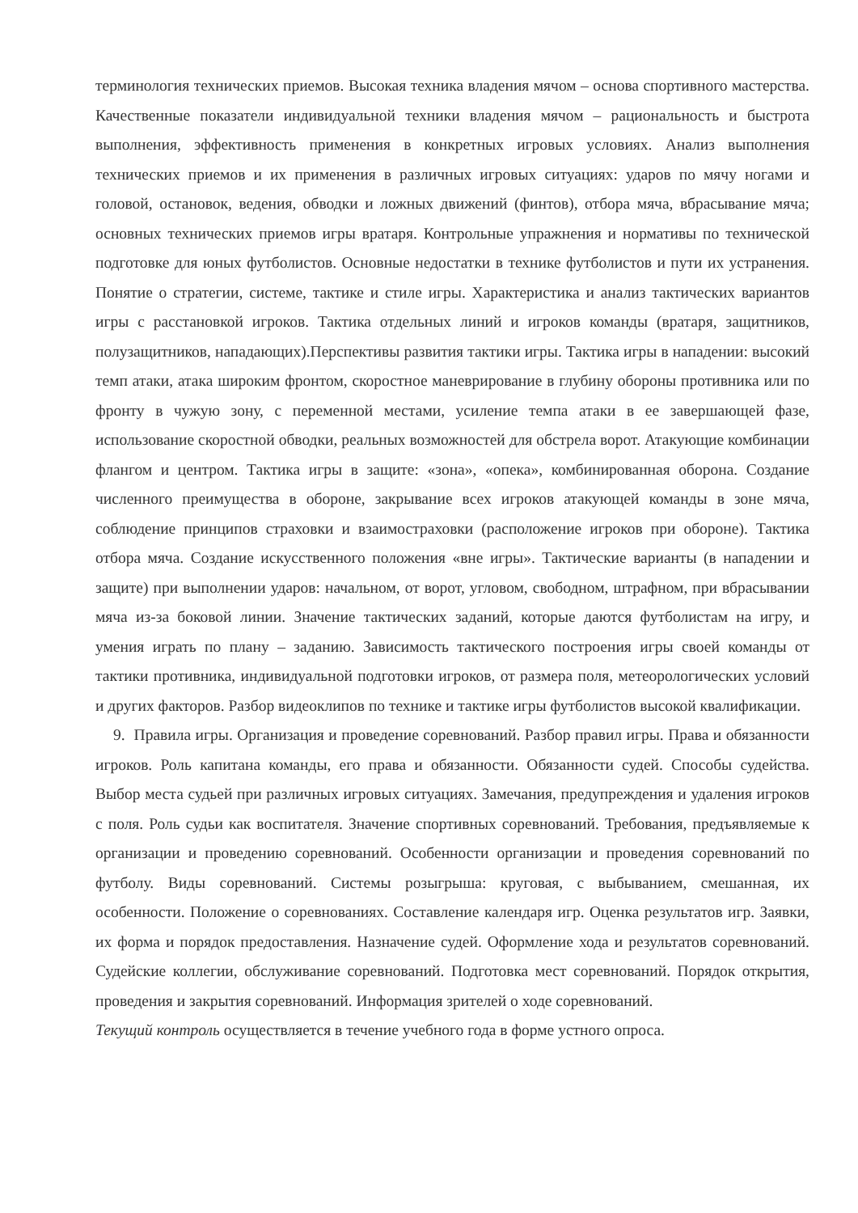терминология технических приемов. Высокая техника владения мячом – основа спортивного мастерства. Качественные показатели индивидуальной техники владения мячом – рациональность и быстрота выполнения, эффективность применения в конкретных игровых условиях. Анализ выполнения технических приемов и их применения в различных игровых ситуациях: ударов по мячу ногами и головой, остановок, ведения, обводки и ложных движений (финтов), отбора мяча, вбрасывание мяча; основных технических приемов игры вратаря. Контрольные упражнения и нормативы по технической подготовке для юных футболистов. Основные недостатки в технике футболистов и пути их устранения. Понятие о стратегии, системе, тактике и стиле игры. Характеристика и анализ тактических вариантов игры с расстановкой игроков. Тактика отдельных линий и игроков команды (вратаря, защитников, полузащитников, нападающих).Перспективы развития тактики игры. Тактика игры в нападении: высокий темп атаки, атака широким фронтом, скоростное маневрирование в глубину обороны противника или по фронту в чужую зону, с переменной местами, усиление темпа атаки в ее завершающей фазе, использование скоростной обводки, реальных возможностей для обстрела ворот. Атакующие комбинации флангом и центром. Тактика игры в защите: «зона», «опека», комбинированная оборона. Создание численного преимущества в обороне, закрывание всех игроков атакующей команды в зоне мяча, соблюдение принципов страховки и взаимостраховки (расположение игроков при обороне). Тактика отбора мяча. Создание искусственного положения «вне игры». Тактические варианты (в нападении и защите) при выполнении ударов: начальном, от ворот, угловом, свободном, штрафном, при вбрасывании мяча из-за боковой линии. Значение тактических заданий, которые даются футболистам на игру, и умения играть по плану – заданию. Зависимость тактического построения игры своей команды от тактики противника, индивидуальной подготовки игроков, от размера поля, метеорологических условий и других факторов. Разбор видеоклипов по технике и тактике игры футболистов высокой квалификации.
9. Правила игры. Организация и проведение соревнований. Разбор правил игры. Права и обязанности игроков. Роль капитана команды, его права и обязанности. Обязанности судей. Способы судейства. Выбор места судьей при различных игровых ситуациях. Замечания, предупреждения и удаления игроков с поля. Роль судьи как воспитателя. Значение спортивных соревнований. Требования, предъявляемые к организации и проведению соревнований. Особенности организации и проведения соревнований по футболу. Виды соревнований. Системы розыгрыша: круговая, с выбыванием, смешанная, их особенности. Положение о соревнованиях. Составление календаря игр. Оценка результатов игр. Заявки, их форма и порядок предоставления. Назначение судей. Оформление хода и результатов соревнований. Судейские коллегии, обслуживание соревнований. Подготовка мест соревнований. Порядок открытия, проведения и закрытия соревнований. Информация зрителей о ходе соревнований.
Текущий контроль осуществляется в течение учебного года в форме устного опроса.